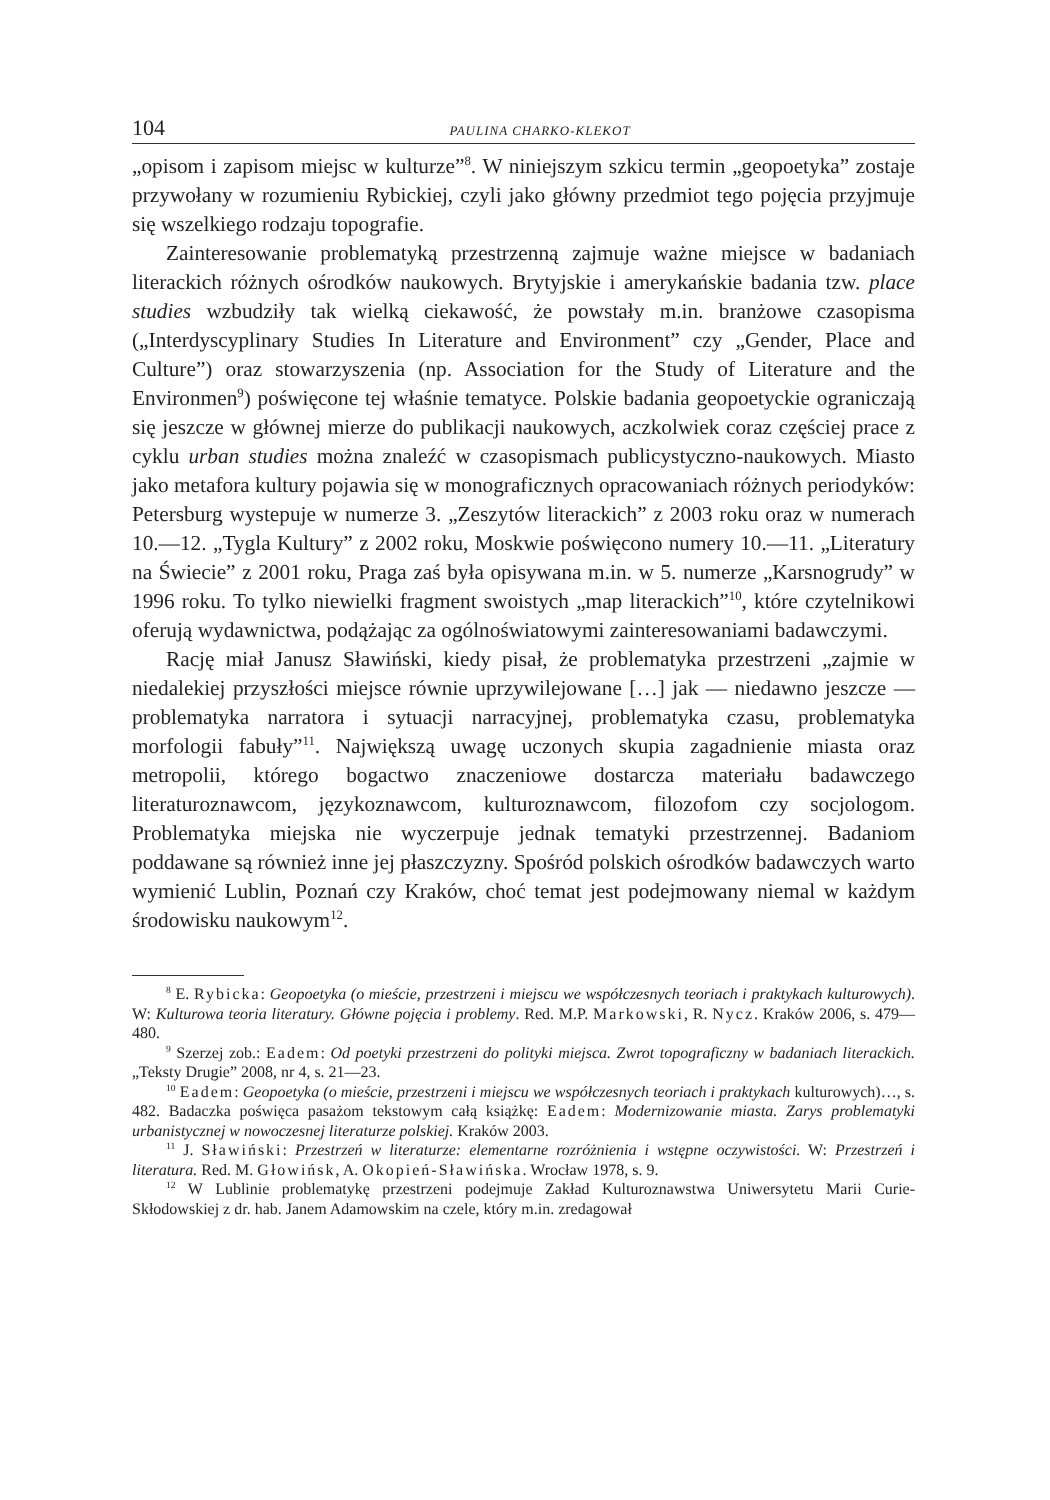104 PAULINA CHARKO-KLEKOT
„opisom i zapisom miejsc w kulturze”<sup>8</sup>. W niniejszym szkicu termin „geopoetyka” zostaje przywołany w rozumieniu Rybickiej, czyli jako główny przedmiot tego pojęcia przyjmuje się wszelkiego rodzaju topografie.
Zainteresowanie problematyką przestrzenną zajmuje ważne miejsce w badaniach literackich różnych ośrodków naukowych. Brytyjskie i amerykańskie badania tzw. place studies wzbudziły tak wielką ciekawość, że powstały m.in. branżowe czasopisma („Interdyscyplinary Studies In Literature and Environment” czy „Gender, Place and Culture”) oraz stowarzyszenia (np. Association for the Study of Literature and the Environmen<sup>9</sup>) poświęcone tej właśnie tematyce. Polskie badania geopoetyckie ograniczają się jeszcze w głównej mierze do publikacji naukowych, aczkolwiek coraz częściej prace z cyklu urban studies można znaleźć w czasopismach publicystyczno-naukowych. Miasto jako metafora kultury pojawia się w monograficznych opracowaniach różnych periodyków: Petersburg wystepuje w numerze 3. „Zeszytów literackich” z 2003 roku oraz w numerach 10.—12. „Tygla Kultury” z 2002 roku, Moskwie poświęcono numery 10.—11. „Literatury na Świecie” z 2001 roku, Praga zaś była opisywana m.in. w 5. numerze „Karsnogrudy” w 1996 roku. To tylko niewielki fragment swoistych „map literackich”<sup>10</sup>, które czytelnikowi oferują wydawnictwa, podążając za ogólnoświatowymi zainteresowaniami badawczymi.
Rację miał Janusz Sławiński, kiedy pisał, że problematyka przestrzeni „zajmie w niedalekiej przyszłości miejsce równie uprzywilejowane […] jak — niedawno jeszcze — problematyka narratora i sytuacji narracyjnej, problematyka czasu, problematyka morfologii fabuły”<sup>11</sup>. Największą uwagę uczonych skupia zagadnienie miasta oraz metropolii, którego bogactwo znaczeniowe dostarcza materiału badawczego literaturoznawcom, językoznawcom, kulturoznawcom, filozofom czy socjologom. Problematyka miejska nie wyczerpuje jednak tematyki przestrzennej. Badaniom poddawane są również inne jej płaszczyzny. Spośród polskich ośrodków badawczych warto wymienić Lublin, Poznań czy Kraków, choć temat jest podejmowany niemal w każdym środowisku naukowym<sup>12</sup>.
<sup>8</sup> E. Rybicka: Geopoetyka (o mieście, przestrzeni i miejscu we współczesnych teoriach i praktykach kulturowych). W: Kulturowa teoria literatury. Główne pojęcia i problemy. Red. M.P. Markowski, R. Nycz. Kraków 2006, s. 479—480.
<sup>9</sup> Szerzej zob.: Eadem: Od poetyki przestrzeni do polityki miejsca. Zwrot topograficzny w badaniach literackich. „Teksty Drugie” 2008, nr 4, s. 21—23.
<sup>10</sup> Eadem: Geopoetyka (o mieście, przestrzeni i miejscu we współczesnych teoriach i praktykach kulturowych)…, s. 482. Badaczka poświęca pasażom tekstowym całą książkę: Eadem: Modernizowanie miasta. Zarys problematyki urbanistycznej w nowoczesnej literaturze polskiej. Kraków 2003.
<sup>11</sup> J. Sławiński: Przestrzeń w literaturze: elementarne rozróżnienia i wstępne oczywistości. W: Przestrzeń i literatura. Red. M. Głowińsk, A. Okopień-Sławińska. Wrocław 1978, s. 9.
<sup>12</sup> W Lublinie problematykę przestrzeni podejmuje Zakład Kulturoznawstwa Uniwersytetu Marii Curie-Skłodowskiej z dr. hab. Janem Adamowskim na czele, który m.in. zredagował